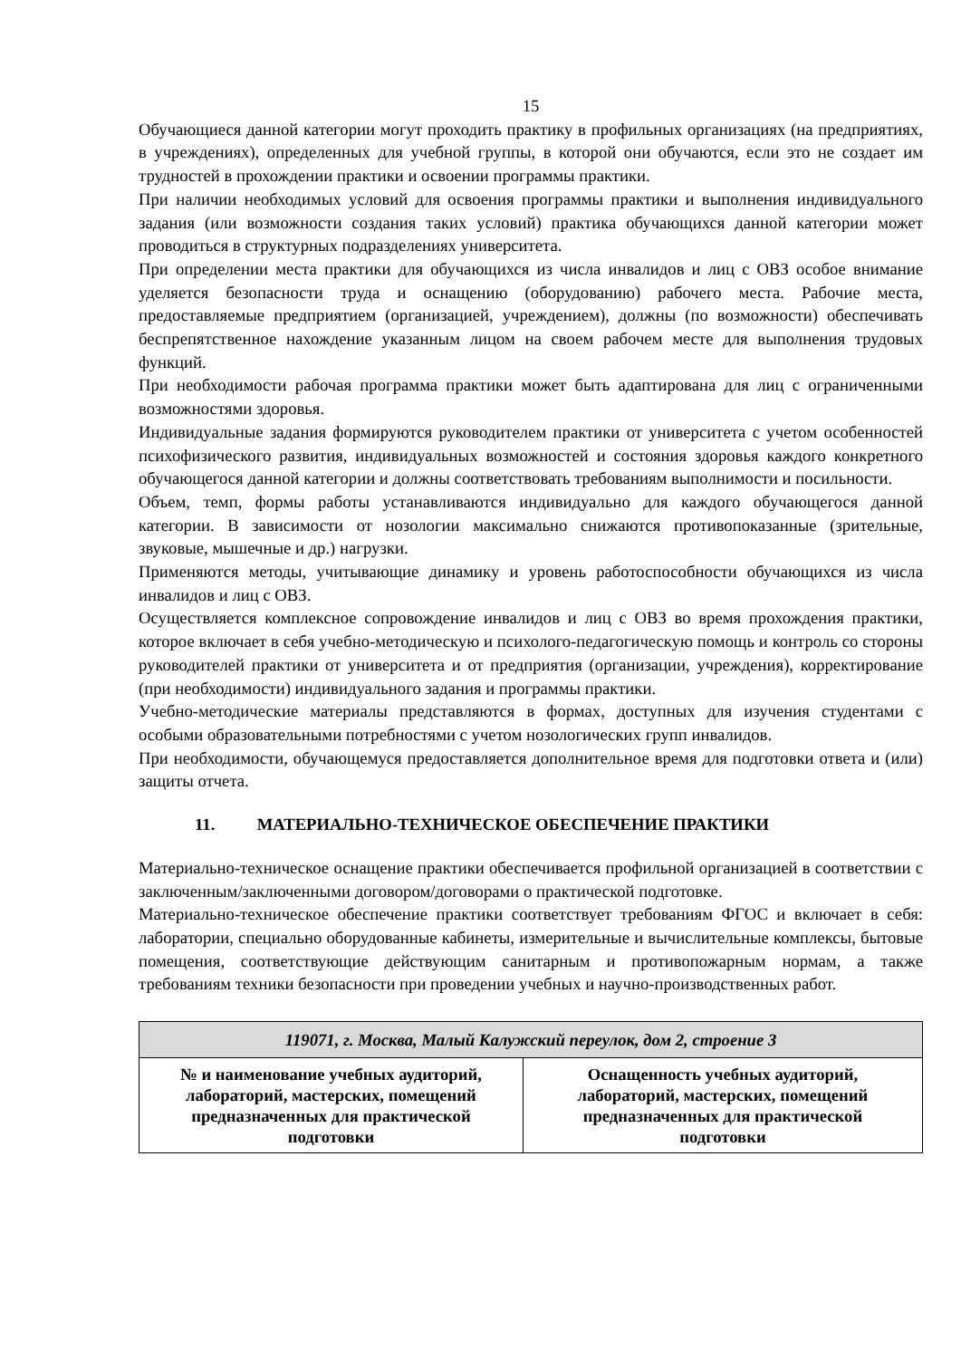15
Обучающиеся данной категории могут проходить практику в профильных организациях (на предприятиях, в учреждениях), определенных для учебной группы, в которой они обучаются, если это не создает им трудностей в прохождении практики и освоении программы практики.
При наличии необходимых условий для освоения программы практики и выполнения индивидуального задания (или возможности создания таких условий) практика обучающихся данной категории может проводиться в структурных подразделениях университета.
При определении места практики для обучающихся из числа инвалидов и лиц с ОВЗ особое внимание уделяется безопасности труда и оснащению (оборудованию) рабочего места. Рабочие места, предоставляемые предприятием (организацией, учреждением), должны (по возможности) обеспечивать беспрепятственное нахождение указанным лицом на своем рабочем месте для выполнения трудовых функций.
При необходимости рабочая программа практики может быть адаптирована для лиц с ограниченными возможностями здоровья.
Индивидуальные задания формируются руководителем практики от университета с учетом особенностей психофизического развития, индивидуальных возможностей и состояния здоровья каждого конкретного обучающегося данной категории и должны соответствовать требованиям выполнимости и посильности.
Объем, темп, формы работы устанавливаются индивидуально для каждого обучающегося данной категории. В зависимости от нозологии максимально снижаются противопоказанные (зрительные, звуковые, мышечные и др.) нагрузки.
Применяются методы, учитывающие динамику и уровень работоспособности обучающихся из числа инвалидов и лиц с ОВЗ.
Осуществляется комплексное сопровождение инвалидов и лиц с ОВЗ во время прохождения практики, которое включает в себя учебно-методическую и психолого-педагогическую помощь и контроль со стороны руководителей практики от университета и от предприятия (организации, учреждения), корректирование (при необходимости) индивидуального задания и программы практики.
Учебно-методические материалы представляются в формах, доступных для изучения студентами с особыми образовательными потребностями с учетом нозологических групп инвалидов.
При необходимости, обучающемуся предоставляется дополнительное время для подготовки ответа и (или) защиты отчета.
11. МАТЕРИАЛЬНО-ТЕХНИЧЕСКОЕ ОБЕСПЕЧЕНИЕ ПРАКТИКИ
Материально-техническое оснащение практики обеспечивается профильной организацией в соответствии с заключенным/заключенными договором/договорами о практической подготовке.
Материально-техническое обеспечение практики соответствует требованиям ФГОС и включает в себя: лаборатории, специально оборудованные кабинеты, измерительные и вычислительные комплексы, бытовые помещения, соответствующие действующим санитарным и противопожарным нормам, а также требованиям техники безопасности при проведении учебных и научно-производственных работ.
| 119071, г. Москва, Малый Калужский переулок, дом 2, строение 3 | |
| № и наименование учебных аудиторий, лабораторий, мастерских, помещений предназначенных для практической подготовки | Оснащенность учебных аудиторий, лабораторий, мастерских, помещений предназначенных для практической подготовки |